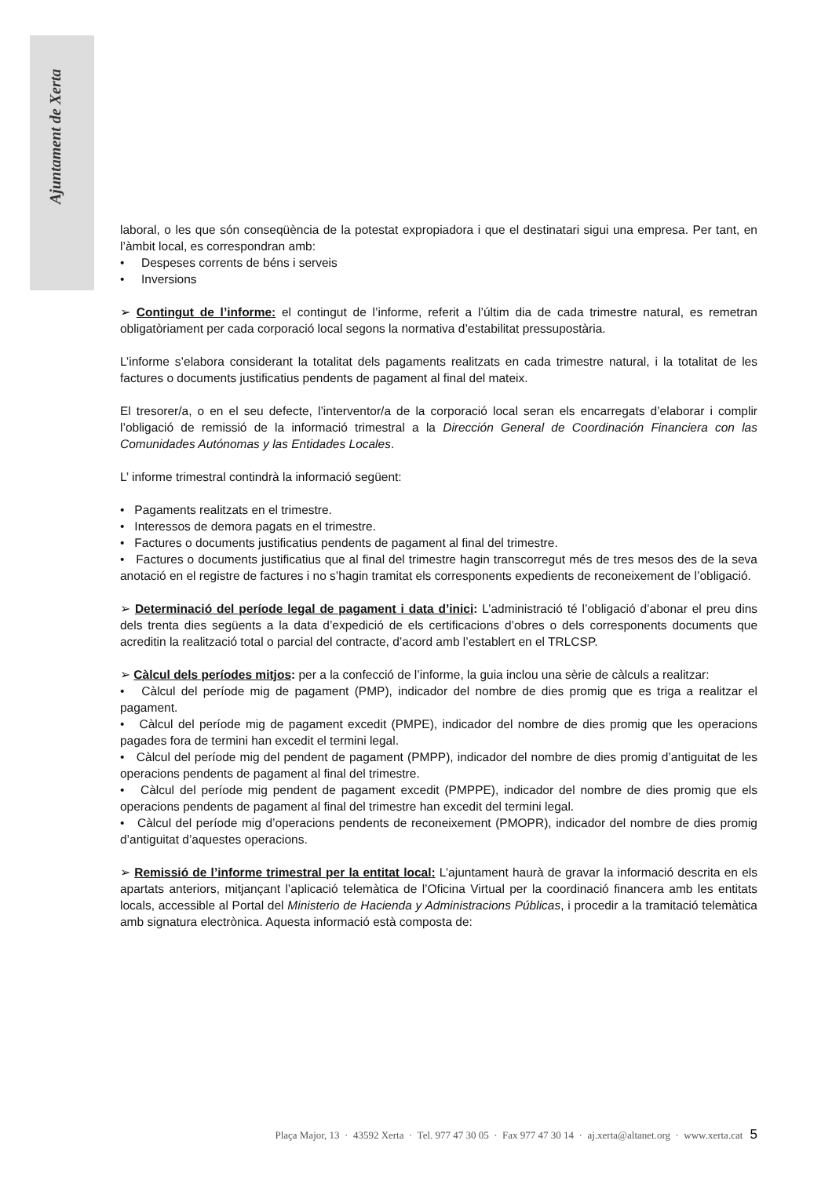Ajuntament de Xerta
laboral, o les que són conseqüència de la potestat expropiadora i que el destinatari sigui una empresa. Per tant, en l’àmbit local, es correspondran amb:
• Despeses corrents de béns i serveis
• Inversions
➢ Contingut de l’informe: el contingut de l’informe, referit a l’últim dia de cada trimestre natural, es remetran obligatòriament per cada corporació local segons la normativa d’estabilitat pressupostària.
L’informe s’elabora considerant la totalitat dels pagaments realitzats en cada trimestre natural, i la totalitat de les factures o documents justificatius pendents de pagament al final del mateix.
El tresorer/a, o en el seu defecte, l’interventor/a de la corporació local seran els encarregats d’elaborar i complir l’obligació de remissió de la informació trimestral a la Dirección General de Coordinación Financiera con las Comunidades Autónomas y las Entidades Locales.
L’ informe trimestral contindrà la informació següent:
• Pagaments realitzats en el trimestre.
• Interessos de demora pagats en el trimestre.
• Factures o documents justificatius pendents de pagament al final del trimestre.
• Factures o documents justificatius que al final del trimestre hagin transcorregut més de tres mesos des de la seva anotació en el registre de factures i no s’hagin tramitat els corresponents expedients de reconeixement de l’obligació.
➢ Determinació del període legal de pagament i data d’inici: L’administració té l’obligació d’abonar el preu dins dels trenta dies següents a la data d’expedició de els certificacions d’obres o dels corresponents documents que acreditin la realització total o parcial del contracte, d’acord amb l’establert en el TRLCSP.
➢ Càlcul dels períodes mitjos: per a la confecció de l’informe, la guia inclou una sèrie de càlculs a realitzar:
• Càlcul del període mig de pagament (PMP), indicador del nombre de dies promig que es triga a realitzar el pagament.
• Càlcul del període mig de pagament excedit (PMPE), indicador del nombre de dies promig que les operacions pagades fora de termini han excedit el termini legal.
• Càlcul del període mig del pendent de pagament (PMPP), indicador del nombre de dies promig d’antiguitat de les operacions pendents de pagament al final del trimestre.
• Càlcul del període mig pendent de pagament excedit (PMPPE), indicador del nombre de dies promig que els operacions pendents de pagament al final del trimestre han excedit del termini legal.
• Càlcul del període mig d’operacions pendents de reconeixement (PMOPR), indicador del nombre de dies promig d’antiguitat d’aquestes operacions.
➢ Remissió de l’informe trimestral per la entitat local: L’ajuntament haurà de gravar la informació descrita en els apartats anteriors, mitjançant l’aplicació telemàtica de l’Oficina Virtual per la coordinació financera amb les entitats locals, accessible al Portal del Ministerio de Hacienda y Administracions Públicas, i procedir a la tramitació telemàtica amb signatura electrònica. Aquesta informació està composta de:
Plaça Major, 13 · 43592 Xerta · Tel. 977 47 30 05 · Fax 977 47 30 14 · aj.xerta@altanet.org · www.xerta.cat 5